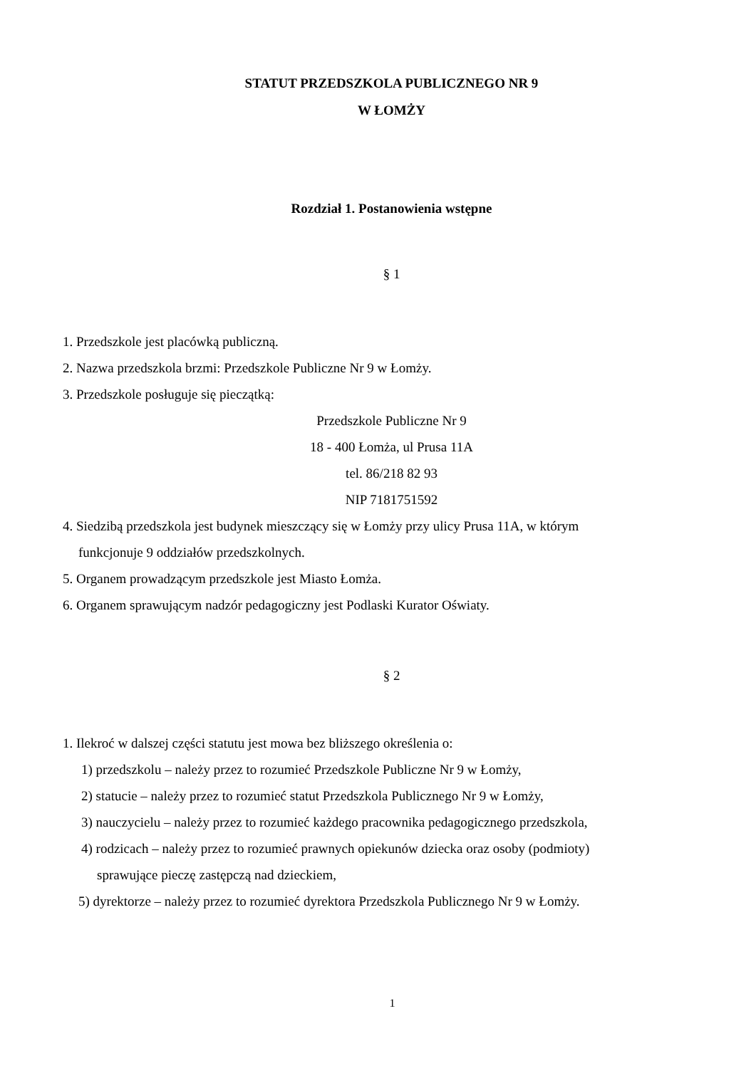STATUT PRZEDSZKOLA PUBLICZNEGO NR 9
W ŁOMŻY
Rozdział 1. Postanowienia wstępne
§ 1
1. Przedszkole jest placówką publiczną.
2. Nazwa przedszkola brzmi: Przedszkole Publiczne Nr 9 w Łomży.
3. Przedszkole posługuje się pieczątką:
Przedszkole Publiczne Nr 9
18 - 400 Łomża, ul Prusa 11A
tel. 86/218 82 93
NIP 7181751592
4. Siedzibą przedszkola jest budynek mieszczący się w Łomży przy ulicy Prusa 11A, w którym
funkcjonuje 9 oddziałów przedszkolnych.
5. Organem prowadzącym przedszkole jest Miasto Łomża.
6. Organem sprawującym nadzór pedagogiczny jest Podlaski Kurator Oświaty.
§ 2
1. Ilekroć w dalszej części statutu jest mowa bez bliższego określenia o:
1) przedszkolu – należy przez to rozumieć Przedszkole Publiczne Nr 9 w Łomży,
2) statucie – należy przez to rozumieć statut Przedszkola Publicznego Nr 9 w Łomży,
3) nauczycielu – należy przez to rozumieć każdego pracownika pedagogicznego przedszkola,
4) rodzicach – należy przez to rozumieć prawnych opiekunów dziecka oraz osoby (podmioty)
sprawujące pieczę zastępczą nad dzieckiem,
5) dyrektorze – należy przez to rozumieć dyrektora Przedszkola Publicznego Nr 9 w Łomży.
1